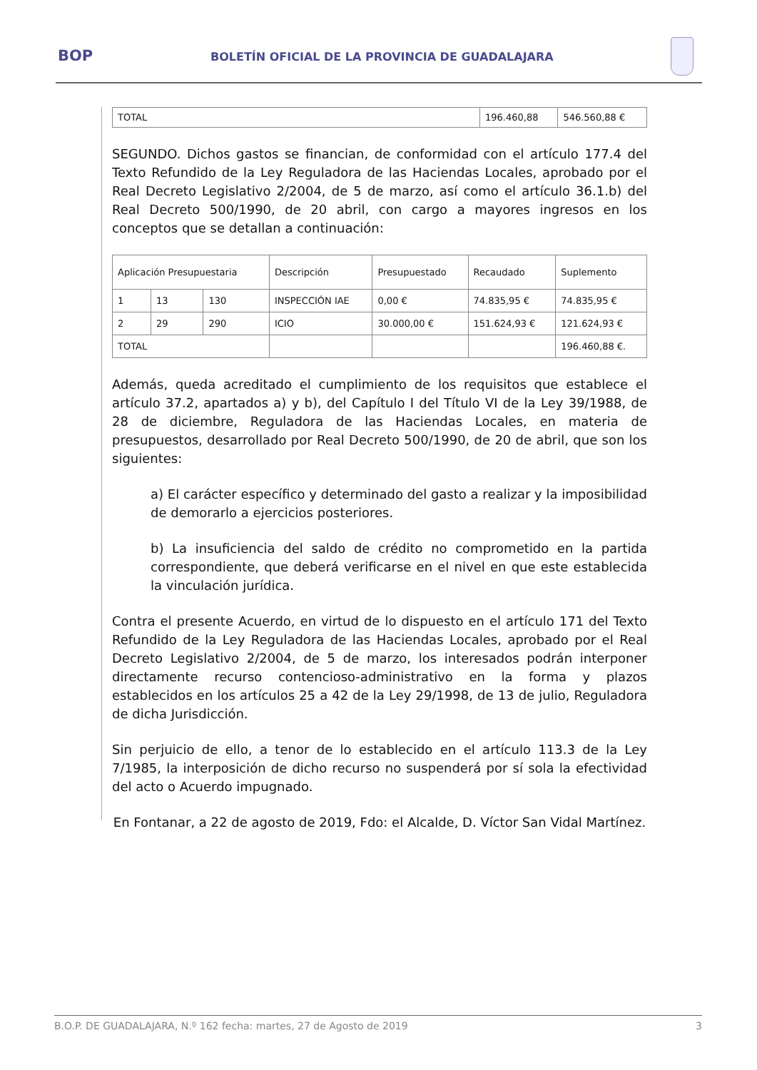BOP BOLETÍN OFICIAL DE LA PROVINCIA DE GUADALAJARA
| TOTAL | 196.460,88 | 546.560,88 € |
SEGUNDO. Dichos gastos se financian, de conformidad con el artículo 177.4 del Texto Refundido de la Ley Reguladora de las Haciendas Locales, aprobado por el Real Decreto Legislativo 2/2004, de 5 de marzo, así como el artículo 36.1.b) del Real Decreto 500/1990, de 20 abril, con cargo a mayores ingresos en los conceptos que se detallan a continuación:
| Aplicación Presupuestaria | | | Descripción | Presupuestado | Recaudado | Suplemento |
| 1 | 13 | 130 | INSPECCIÓN IAE | 0,00 € | 74.835,95 € | 74.835,95 € |
| 2 | 29 | 290 | ICIO | 30.000,00 € | 151.624,93 € | 121.624,93 € |
| TOTAL | | | | | | 196.460,88 €. |
Además, queda acreditado el cumplimiento de los requisitos que establece el artículo 37.2, apartados a) y b), del Capítulo I del Título VI de la Ley 39/1988, de 28 de diciembre, Reguladora de las Haciendas Locales, en materia de presupuestos, desarrollado por Real Decreto 500/1990, de 20 de abril, que son los siguientes:
a) El carácter específico y determinado del gasto a realizar y la imposibilidad de demorarlo a ejercicios posteriores.
b) La insuficiencia del saldo de crédito no comprometido en la partida correspondiente, que deberá verificarse en el nivel en que este establecida la vinculación jurídica.
Contra el presente Acuerdo, en virtud de lo dispuesto en el artículo 171 del Texto Refundido de la Ley Reguladora de las Haciendas Locales, aprobado por el Real Decreto Legislativo 2/2004, de 5 de marzo, los interesados podrán interponer directamente recurso contencioso-administrativo en la forma y plazos establecidos en los artículos 25 a 42 de la Ley 29/1998, de 13 de julio, Reguladora de dicha Jurisdicción.
Sin perjuicio de ello, a tenor de lo establecido en el artículo 113.3 de la Ley 7/1985, la interposición de dicho recurso no suspenderá por sí sola la efectividad del acto o Acuerdo impugnado.
En Fontanar, a 22 de agosto de 2019, Fdo: el Alcalde, D. Víctor San Vidal Martínez.
B.O.P. DE GUADALAJARA, N.º 162 fecha: martes, 27 de Agosto de 2019 3